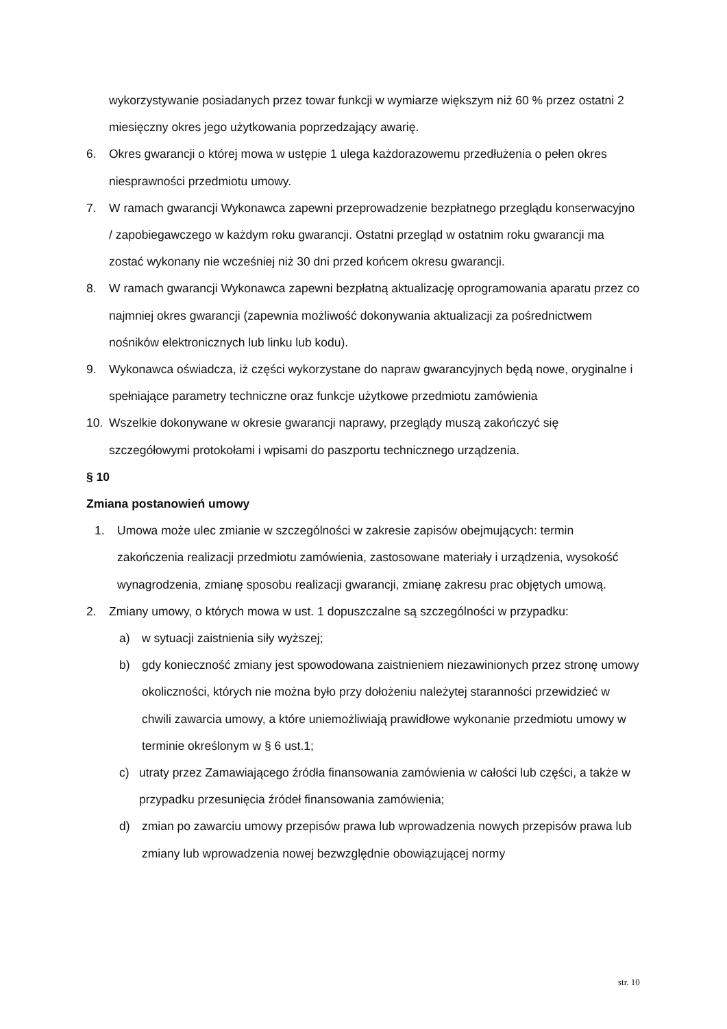wykorzystywanie posiadanych przez towar funkcji w wymiarze większym niż 60 % przez ostatni 2 miesięczny okres jego użytkowania poprzedzający awarię.
6. Okres gwarancji o której mowa w ustępie 1 ulega każdorazowemu przedłużenia o pełen okres niesprawności przedmiotu umowy.
7. W ramach gwarancji Wykonawca zapewni przeprowadzenie bezpłatnego przeglądu konserwacyjno / zapobiegawczego w każdym roku gwarancji. Ostatni przegląd w ostatnim roku gwarancji ma zostać wykonany nie wcześniej niż 30 dni przed końcem okresu gwarancji.
8. W ramach gwarancji Wykonawca zapewni bezpłatną aktualizację oprogramowania aparatu przez co najmniej okres gwarancji (zapewnia możliwość dokonywania aktualizacji za pośrednictwem nośników elektronicznych lub linku lub kodu).
9. Wykonawca oświadcza, iż części wykorzystane do napraw gwarancyjnych będą nowe, oryginalne i spełniające parametry techniczne oraz funkcje użytkowe przedmiotu zamówienia
10. Wszelkie dokonywane w okresie gwarancji naprawy, przeglądy muszą zakończyć się szczegółowymi protokołami i wpisami do paszportu technicznego urządzenia.
§ 10
Zmiana postanowień umowy
1. Umowa może ulec zmianie w szczególności w zakresie zapisów obejmujących: termin zakończenia realizacji przedmiotu zamówienia, zastosowane materiały i urządzenia, wysokość wynagrodzenia, zmianę sposobu realizacji gwarancji, zmianę zakresu prac objętych umową.
2. Zmiany umowy, o których mowa w ust. 1 dopuszczalne są szczególności w przypadku:
a) w sytuacji zaistnienia siły wyższej;
b) gdy konieczność zmiany jest spowodowana zaistnieniem niezawinionych przez stronę umowy okoliczności, których nie można było przy dołożeniu należytej staranności przewidzieć w chwili zawarcia umowy, a które uniemożliwiają prawidłowe wykonanie przedmiotu umowy w terminie określonym w § 6 ust.1;
c) utraty przez Zamawiającego źródła finansowania zamówienia w całości lub części, a także w przypadku przesunięcia źródeł finansowania zamówienia;
d) zmian po zawarciu umowy przepisów prawa lub wprowadzenia nowych przepisów prawa lub zmiany lub wprowadzenia nowej bezwzględnie obowiązującej normy
str. 10